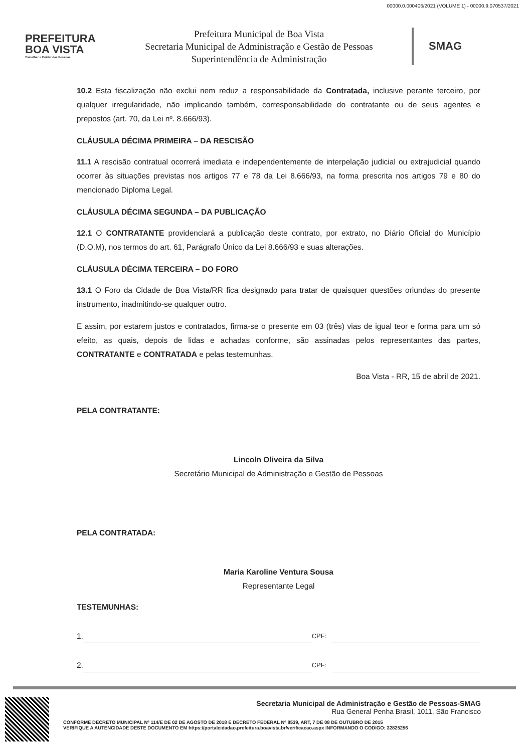00000.0.000406/2021 (VOLUME 1) - 00000.9.070537/2021
PREFEITURA
BOA VISTA
Trabalhar e Cuidar das Pessoas
Prefeitura Municipal de Boa Vista
Secretaria Municipal de Administração e Gestão de Pessoas
Superintendência de Administração
SMAG
10.2 Esta fiscalização não exclui nem reduz a responsabilidade da Contratada, inclusive perante terceiro, por qualquer irregularidade, não implicando também, corresponsabilidade do contratante ou de seus agentes e prepostos (art. 70, da Lei nº. 8.666/93).
CLÁUSULA DÉCIMA PRIMEIRA – DA RESCISÃO
11.1 A rescisão contratual ocorrerá imediata e independentemente de interpelação judicial ou extrajudicial quando ocorrer às situações previstas nos artigos 77 e 78 da Lei 8.666/93, na forma prescrita nos artigos 79 e 80 do mencionado Diploma Legal.
CLÁUSULA DÉCIMA SEGUNDA – DA PUBLICAÇÃO
12.1 O CONTRATANTE providenciará a publicação deste contrato, por extrato, no Diário Oficial do Município (D.O.M), nos termos do art. 61, Parágrafo Único da Lei 8.666/93 e suas alterações.
CLÁUSULA DÉCIMA TERCEIRA – DO FORO
13.1 O Foro da Cidade de Boa Vista/RR fica designado para tratar de quaisquer questões oriundas do presente instrumento, inadmitindo-se qualquer outro.
E assim, por estarem justos e contratados, firma-se o presente em 03 (três) vias de igual teor e forma para um só efeito, as quais, depois de lidas e achadas conforme, são assinadas pelos representantes das partes, CONTRATANTE e CONTRATADA e pelas testemunhas.
Boa Vista - RR, 15 de abril de 2021.
PELA CONTRATANTE:
Lincoln Oliveira da Silva
Secretário Municipal de Administração e Gestão de Pessoas
PELA CONTRATADA:
Maria Karoline Ventura Sousa
Representante Legal
TESTEMUNHAS:
1. CPF:
2. CPF:
Secretaria Municipal de Administração e Gestão de Pessoas-SMAG
Rua General Penha Brasil, 1011, São Francisco
CONFORME DECRETO MUNICIPAL Nº 114/E DE 02 DE AGOSTO DE 2018 E DECRETO FEDERAL Nº 8539, ART, 7 DE 08 DE OUTUBRO DE 2015
VERIFIQUE A AUTENCIDADE DESTE DOCUMENTO EM https://portalcidadao.prefeitura.boavista.br/verificacao.aspx INFORMANDO O CODIGO: 32825256